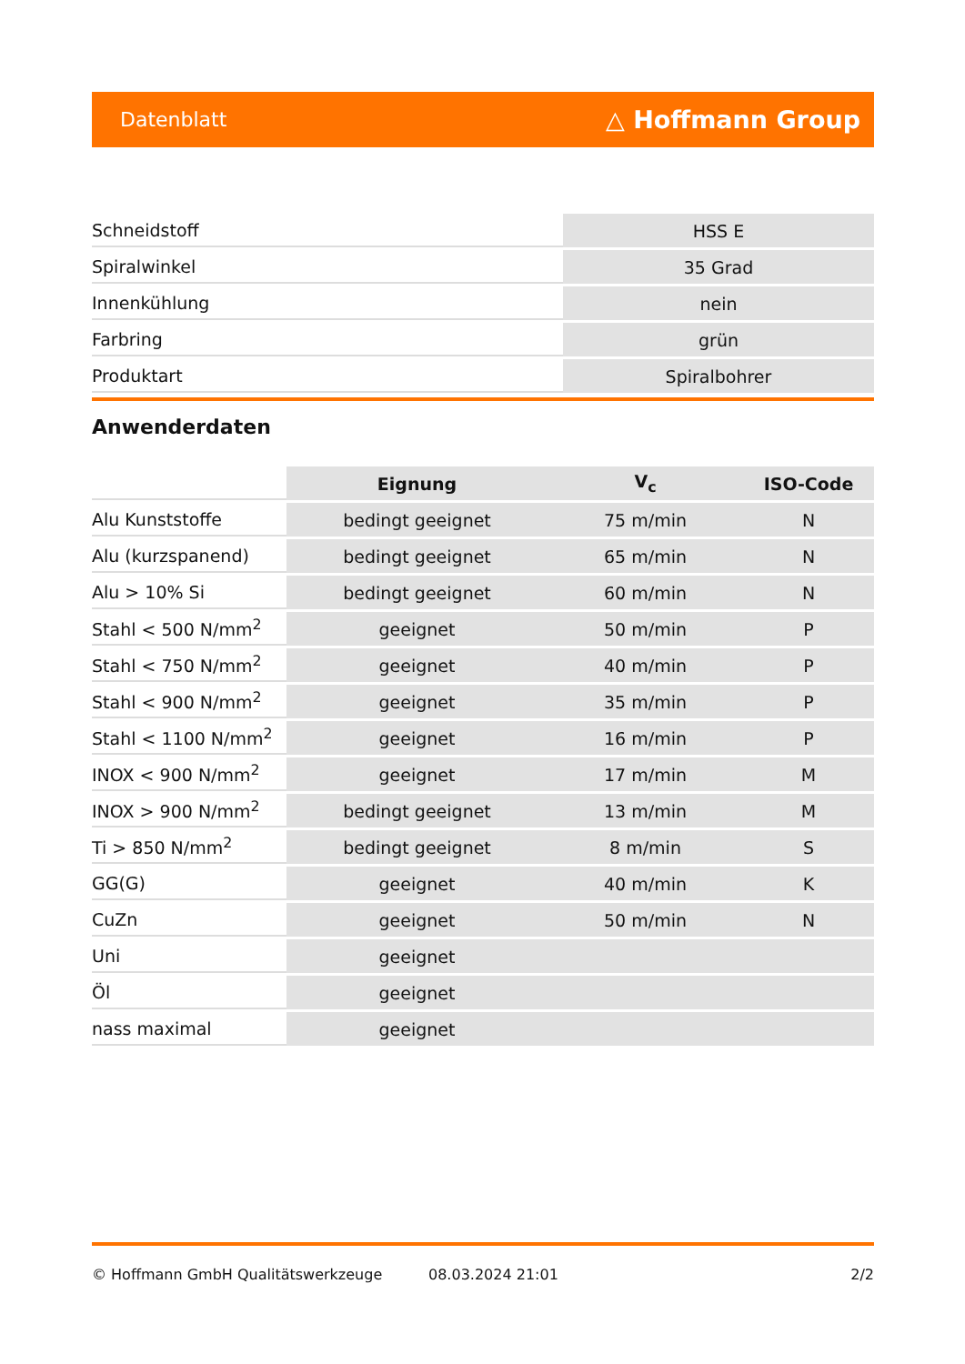Datenblatt △ Hoffmann Group
| Schneidstoff | HSS E |
| Spiralwinkel | 35 Grad |
| Innenkühlung | nein |
| Farbring | grün |
| Produktart | Spiralbohrer |
Anwenderdaten
| | Eignung | V<sub>c</sub> | ISO-Code |
| --- | --- | --- | --- |
| Alu Kunststoffe | bedingt geeignet | 75 m/min | N |
| Alu (kurzspanend) | bedingt geeignet | 65 m/min | N |
| Alu > 10% Si | bedingt geeignet | 60 m/min | N |
| Stahl < 500 N/mm<sup>2</sup> | geeignet | 50 m/min | P |
| Stahl < 750 N/mm<sup>2</sup> | geeignet | 40 m/min | P |
| Stahl < 900 N/mm<sup>2</sup> | geeignet | 35 m/min | P |
| Stahl < 1100 N/mm<sup>2</sup> | geeignet | 16 m/min | P |
| INOX < 900 N/mm<sup>2</sup> | geeignet | 17 m/min | M |
| INOX > 900 N/mm<sup>2</sup> | bedingt geeignet | 13 m/min | M |
| Ti > 850 N/mm<sup>2</sup> | bedingt geeignet | 8 m/min | S |
| GG(G) | geeignet | 40 m/min | K |
| CuZn | geeignet | 50 m/min | N |
| Uni | geeignet | | |
| Öl | geeignet | | |
| nass maximal | geeignet | | |
© Hoffmann GmbH Qualitätswerkzeuge 08.03.2024 21:01 2/2